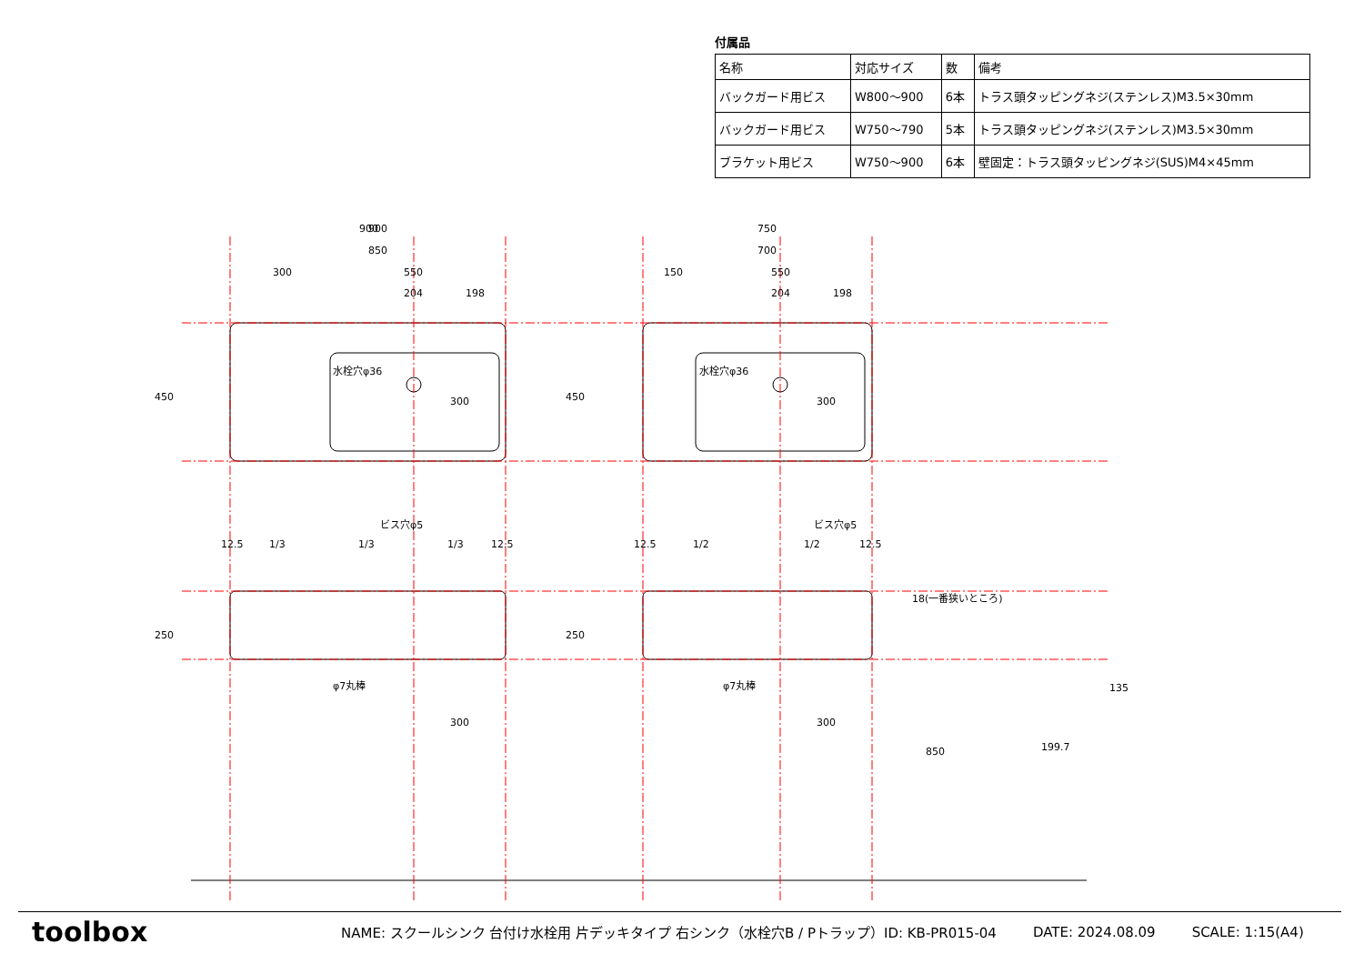付属品
| 名称 | 対応サイズ | 数 | 備考 |
| バックガード用ビス | W800～900 | 6本 | トラス頭タッピングネジ(ステンレス)M3.5×30mm |
| バックガード用ビス | W750～790 | 5本 | トラス頭タッピングネジ(ステンレス)M3.5×30mm |
| ブラケット用ビス | W750～900 | 6本 | 壁固定：トラス頭タッピングネジ(SUS)M4×45mm |
900
900
750
850
700
300
550
150
550
204
198
204
198
水栓穴φ36
水栓穴φ36
300
300
ビス穴φ5
ビス穴φ5
12.5
1/3
1/3
1/3
12.5
12.5
1/2
1/2
12.5
φ7丸棒
φ7丸棒
300
300
18(一番狭いところ)
199.7
450
450
250
250
850
135
toolbox
NAME: スクールシンク 台付け水栓用 片デッキタイプ 右シンク（水栓穴B / Pトラップ）ID: KB-PR015-04 DATE: 2024.08.09 SCALE: 1:15(A4)